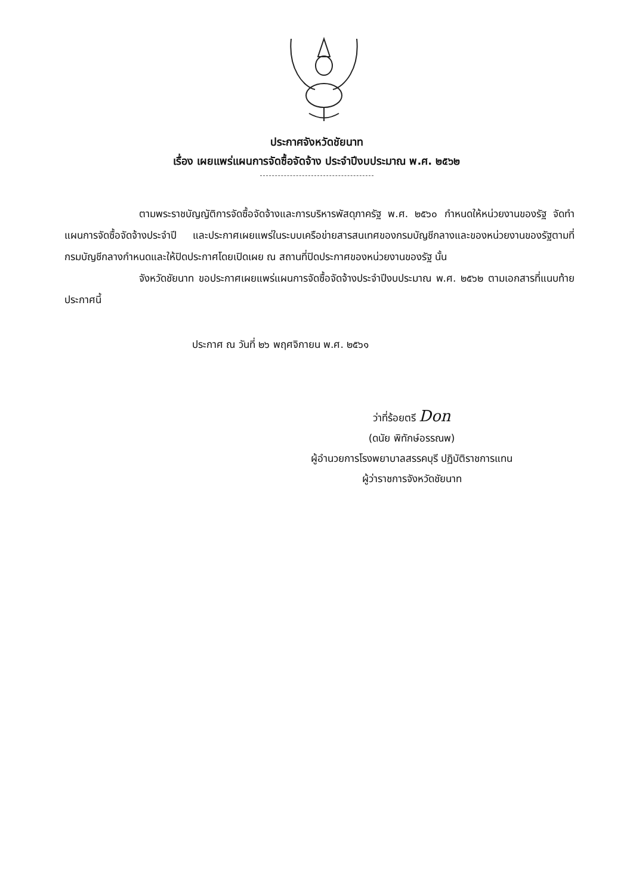ประกาศจังหวัดชัยนาท
เรื่อง เผยแพร่แผนการจัดซื้อจัดจ้าง ประจำปีงบประมาณ พ.ศ. ๒๕๖๒
ตามพระราชบัญญัติการจัดซื้อจัดจ้างและการบริหารพัสดุภาครัฐ พ.ศ. ๒๕๖๐ กำหนดให้หน่วยงานของรัฐ จัดทำแผนการจัดซื้อจัดจ้างประจำปี และประกาศเผยแพร่ในระบบเครือข่ายสารสนเทศของกรมบัญชีกลางและของหน่วยงานของรัฐตามที่กรมบัญชีกลางกำหนดและให้ปิดประกาศโดยเปิดเผย ณ สถานที่ปิดประกาศของหน่วยงานของรัฐ นั้น
จังหวัดชัยนาท ขอประกาศเผยแพร่แผนการจัดซื้อจัดจ้างประจำปีงบประมาณ พ.ศ. ๒๕๖๒ ตามเอกสารที่แนบท้ายประกาศนี้
ประกาศ ณ วันที่ ๒๖ พฤศจิกายน พ.ศ. ๒๕๖๑
ว่าที่ร้อยตรี Don
(ดนัย พิทักษ์อรรณพ)
ผู้อำนวยการโรงพยาบาลสรรคบุรี ปฏิบัติราชการแทน
ผู้ว่าราชการจังหวัดชัยนาท